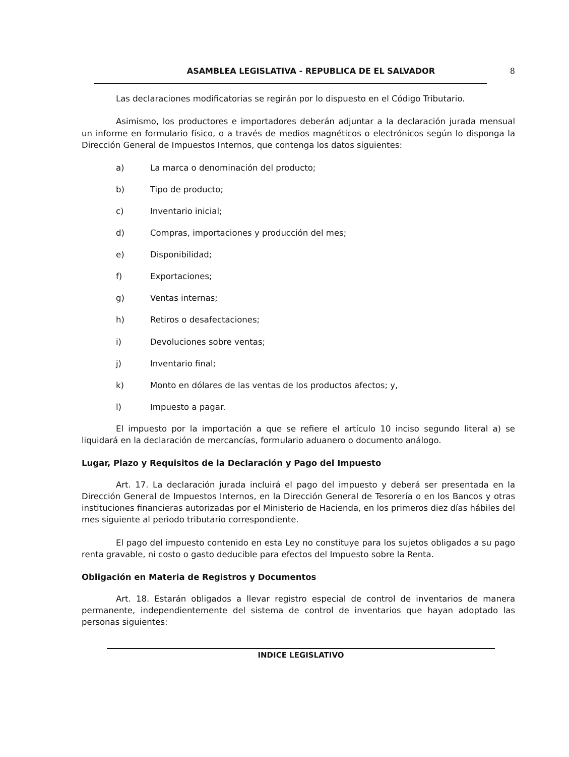ASAMBLEA LEGISLATIVA - REPUBLICA DE EL SALVADOR 8
Las declaraciones modificatorias se regirán por lo dispuesto en el Código Tributario.
Asimismo, los productores e importadores deberán adjuntar a la declaración jurada mensual un informe en formulario físico, o a través de medios magnéticos o electrónicos según lo disponga la Dirección General de Impuestos Internos, que contenga los datos siguientes:
a) La marca o denominación del producto;
b) Tipo de producto;
c) Inventario inicial;
d) Compras, importaciones y producción del mes;
e) Disponibilidad;
f) Exportaciones;
g) Ventas internas;
h) Retiros o desafectaciones;
i) Devoluciones sobre ventas;
j) Inventario final;
k) Monto en dólares de las ventas de los productos afectos; y,
l) Impuesto a pagar.
El impuesto por la importación a que se refiere el artículo 10 inciso segundo literal a) se liquidará en la declaración de mercancías, formulario aduanero o documento análogo.
Lugar, Plazo y Requisitos de la Declaración y Pago del Impuesto
Art. 17. La declaración jurada incluirá el pago del impuesto y deberá ser presentada en la Dirección General de Impuestos Internos, en la Dirección General de Tesorería o en los Bancos y otras instituciones financieras autorizadas por el Ministerio de Hacienda, en los primeros diez días hábiles del mes siguiente al periodo tributario correspondiente.
El pago del impuesto contenido en esta Ley no constituye para los sujetos obligados a su pago renta gravable, ni costo o gasto deducible para efectos del Impuesto sobre la Renta.
Obligación en Materia de Registros y Documentos
Art. 18. Estarán obligados a llevar registro especial de control de inventarios de manera permanente, independientemente del sistema de control de inventarios que hayan adoptado las personas siguientes:
INDICE LEGISLATIVO